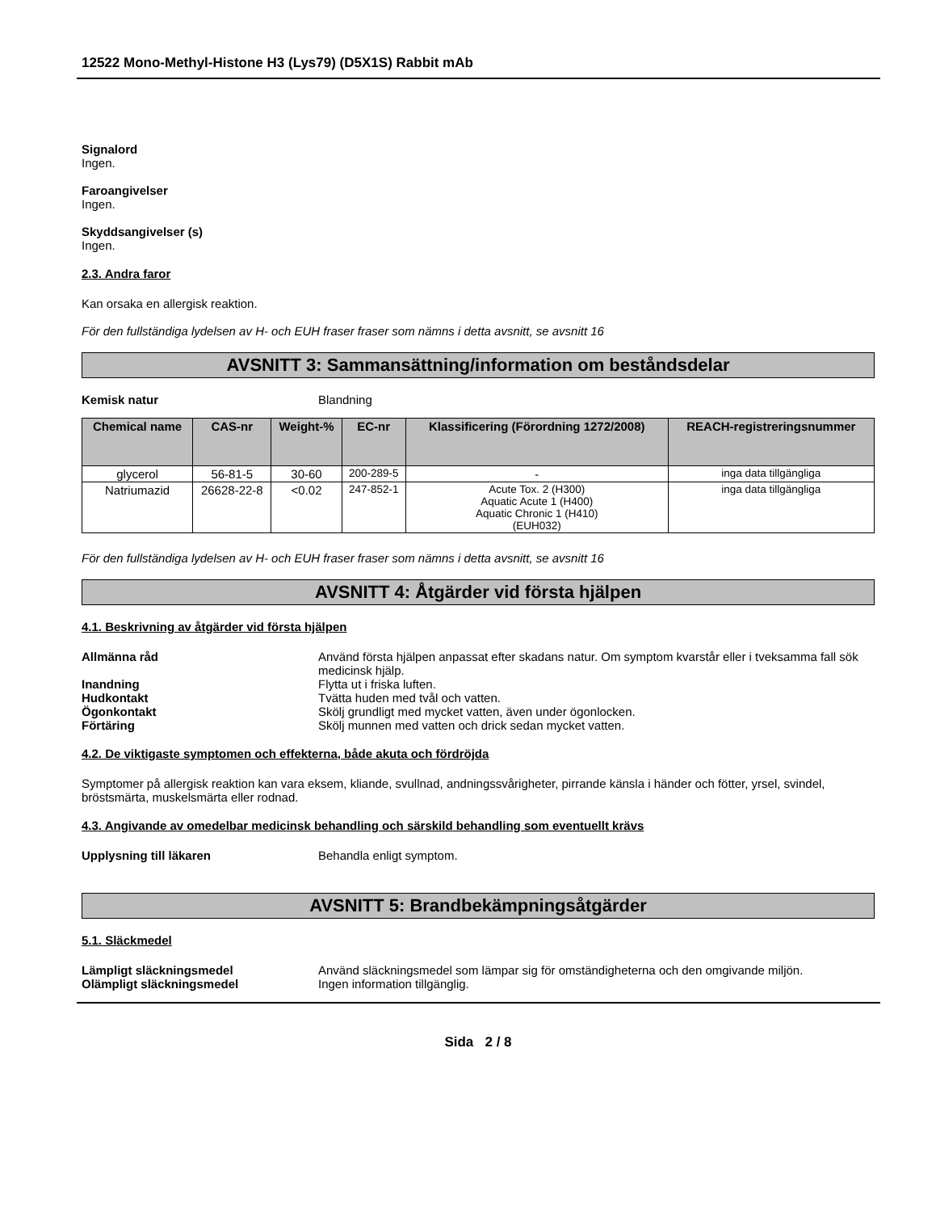12522 Mono-Methyl-Histone H3 (Lys79) (D5X1S) Rabbit mAb
Signalord
Ingen.
Faroangivelser
Ingen.
Skyddsangivelser (s)
Ingen.
2.3. Andra faror
Kan orsaka en allergisk reaktion.
För den fullständiga lydelsen av H- och EUH fraser fraser som nämns i detta avsnitt, se avsnitt 16
AVSNITT 3: Sammansättning/information om beståndsdelar
Kemisk natur Blandning
| Chemical name | CAS-nr | Weight-% | EC-nr | Klassificering (Förordning 1272/2008) | REACH-registreringsnummer |
| --- | --- | --- | --- | --- | --- |
| glycerol | 56-81-5 | 30-60 | 200-289-5 | - | inga data tillgängliga |
| Natriumazid | 26628-22-8 | <0.02 | 247-852-1 | Acute Tox. 2 (H300) Aquatic Acute 1 (H400) Aquatic Chronic 1 (H410) (EUH032) | inga data tillgängliga |
För den fullständiga lydelsen av H- och EUH fraser fraser som nämns i detta avsnitt, se avsnitt 16
AVSNITT 4: Åtgärder vid första hjälpen
4.1. Beskrivning av åtgärder vid första hjälpen
Allmänna råd Använd första hjälpen anpassat efter skadans natur. Om symptom kvarstår eller i tveksamma fall sök medicinsk hjälp.
Inandning Flytta ut i friska luften.
Hudkontakt Tvätta huden med tvål och vatten.
Ögonkontakt Skölj grundligt med mycket vatten, även under ögonlocken.
Förtäring Skölj munnen med vatten och drick sedan mycket vatten.
4.2. De viktigaste symptomen och effekterna, både akuta och fördröjda
Symptomer på allergisk reaktion kan vara eksem, kliande, svullnad, andningssvårigheter, pirrande känsla i händer och fötter, yrsel, svindel, bröstsmärta, muskelsmärta eller rodnad.
4.3. Angivande av omedelbar medicinsk behandling och särskild behandling som eventuellt krävs
Upplysning till läkaren Behandla enligt symptom.
AVSNITT 5: Brandbekämpningsåtgärder
5.1. Släckmedel
Lämpligt släckningsmedel Använd släckningsmedel som lämpar sig för omständigheterna och den omgivande miljön.
Olämpligt släckningsmedel Ingen information tillgänglig.
Sida 2 / 8